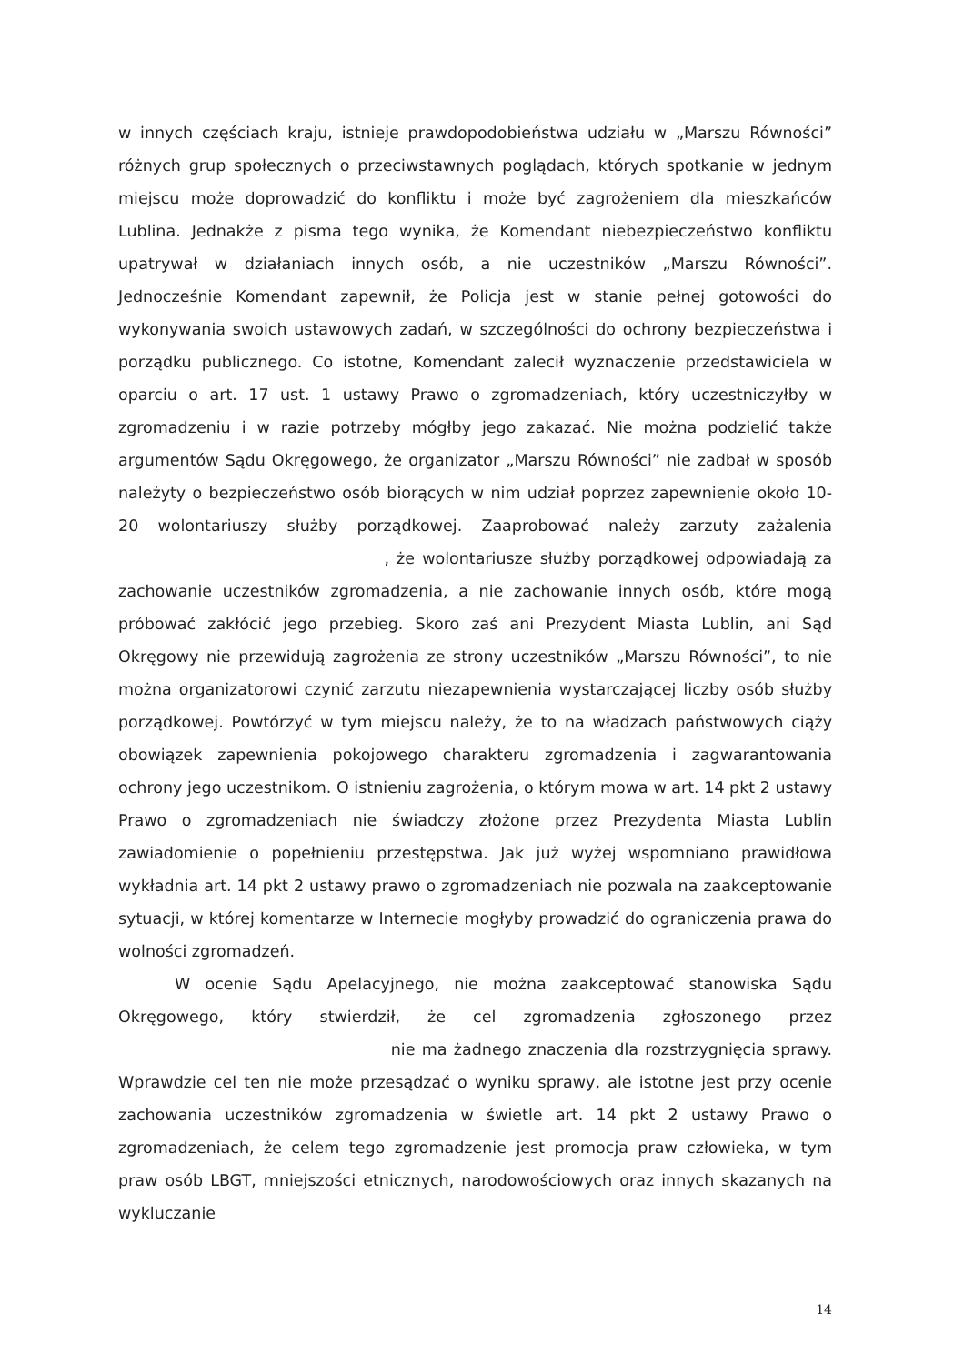w innych częściach kraju, istnieje prawdopodobieństwa udziału w „Marszu Równości” różnych grup społecznych o przeciwstawnych poglądach, których spotkanie w jednym miejscu może doprowadzić do konfliktu i może być zagrożeniem dla mieszkańców Lublina. Jednakże z pisma tego wynika, że Komendant niebezpieczeństwo konfliktu upatrywał w działaniach innych osób, a nie uczestników „Marszu Równości”. Jednocześnie Komendant zapewnił, że Policja jest w stanie pełnej gotowości do wykonywania swoich ustawowych zadań, w szczególności do ochrony bezpieczeństwa i porządku publicznego. Co istotne, Komendant zalecił wyznaczenie przedstawiciela w oparciu o art. 17 ust. 1 ustawy Prawo o zgromadzeniach, który uczestniczyłby w zgromadzeniu i w razie potrzeby mógłby jego zakazać. Nie można podzielić także argumentów Sądu Okręgowego, że organizator „Marszu Równości” nie zadbał w sposób należyty o bezpieczeństwo osób biorących w nim udział poprzez zapewnienie około 10-20 wolontariuszy służby porządkowej. Zaaprobować należy zarzuty zażalenia , że wolontariusze służby porządkowej odpowiadają za zachowanie uczestników zgromadzenia, a nie zachowanie innych osób, które mogą próbować zakłócić jego przebieg. Skoro zaś ani Prezydent Miasta Lublin, ani Sąd Okręgowy nie przewidują zagrożenia ze strony uczestników „Marszu Równości”, to nie można organizatorowi czynić zarzutu niezapewnienia wystarczającej liczby osób służby porządkowej. Powtórzyć w tym miejscu należy, że to na władzach państwowych ciąży obowiązek zapewnienia pokojowego charakteru zgromadzenia i zagwarantowania ochrony jego uczestnikom. O istnieniu zagrożenia, o którym mowa w art. 14 pkt 2 ustawy Prawo o zgromadzeniach nie świadczy złożone przez Prezydenta Miasta Lublin zawiadomienie o popełnieniu przestępstwa. Jak już wyżej wspomniano prawidłowa wykładnia art. 14 pkt 2 ustawy prawo o zgromadzeniach nie pozwala na zaakceptowanie sytuacji, w której komentarze w Internecie mogłyby prowadzić do ograniczenia prawa do wolności zgromadzeń.
W ocenie Sądu Apelacyjnego, nie można zaakceptować stanowiska Sądu Okręgowego, który stwierdził, że cel zgromadzenia zgłoszonego przez nie ma żadnego znaczenia dla rozstrzygnięcia sprawy. Wprawdzie cel ten nie może przesądzać o wyniku sprawy, ale istotne jest przy ocenie zachowania uczestników zgromadzenia w świetle art. 14 pkt 2 ustawy Prawo o zgromadzeniach, że celem tego zgromadzenie jest promocja praw człowieka, w tym praw osób LBGT, mniejszości etnicznych, narodowościowych oraz innych skazanych na wykluczanie
14